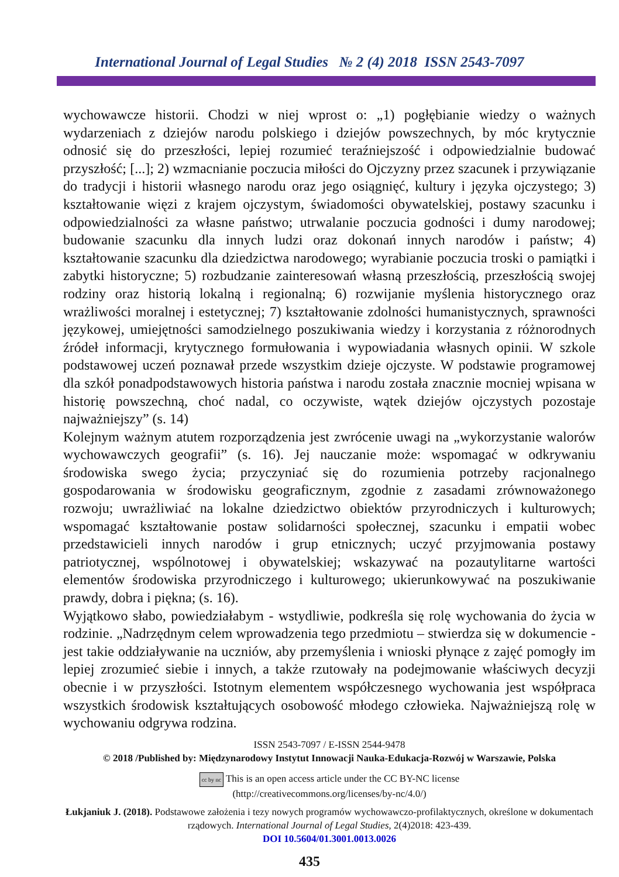International Journal of Legal Studies № 2 (4) 2018 ISSN 2543-7097
wychowawcze historii. Chodzi w niej wprost o: „1) pogłębianie wiedzy o ważnych wydarzeniach z dziejów narodu polskiego i dziejów powszechnych, by móc krytycznie odnosić się do przeszłości, lepiej rozumieć teraźniejszość i odpowiedzialnie budować przyszłość; [...]; 2) wzmacnianie poczucia miłości do Ojczyzny przez szacunek i przywiązanie do tradycji i historii własnego narodu oraz jego osiągnięć, kultury i języka ojczystego; 3) kształtowanie więzi z krajem ojczystym, świadomości obywatelskiej, postawy szacunku i odpowiedzialności za własne państwo; utrwalanie poczucia godności i dumy narodowej; budowanie szacunku dla innych ludzi oraz dokonań innych narodów i państw; 4) kształtowanie szacunku dla dziedzictwa narodowego; wyrabianie poczucia troski o pamiątki i zabytki historyczne; 5) rozbudzanie zainteresowań własną przeszłością, przeszłością swojej rodziny oraz historią lokalną i regionalną; 6) rozwijanie myślenia historycznego oraz wrażliwości moralnej i estetycznej; 7) kształtowanie zdolności humanistycznych, sprawności językowej, umiejętności samodzielnego poszukiwania wiedzy i korzystania z różnorodnych źródeł informacji, krytycznego formułowania i wypowiadania własnych opinii. W szkole podstawowej uczeń poznawał przede wszystkim dzieje ojczyste. W podstawie programowej dla szkół ponadpodstawowych historia państwa i narodu została znacznie mocniej wpisana w historię powszechną, choć nadal, co oczywiste, wątek dziejów ojczystych pozostaje najważniejszy” (s. 14)
Kolejnym ważnym atutem rozporządzenia jest zwrócenie uwagi na „wykorzystanie walorów wychowawczych geografii” (s. 16). Jej nauczanie może: wspomagać w odkrywaniu środowiska swego życia; przyczyniać się do rozumienia potrzeby racjonalnego gospodarowania w środowisku geograficznym, zgodnie z zasadami zrównoważonego rozwoju; uwrażliwiać na lokalne dziedzictwo obiektów przyrodniczych i kulturowych; wspomagać kształtowanie postaw solidarności społecznej, szacunku i empatii wobec przedstawicieli innych narodów i grup etnicznych; uczyć przyjmowania postawy patriotycznej, wspólnotowej i obywatelskiej; wskazywać na pozautylitarne wartości elementów środowiska przyrodniczego i kulturowego; ukierunkowywać na poszukiwanie prawdy, dobra i piękna; (s. 16).
Wyjątkowo słabo, powiedziałabym - wstydliwie, podkreśla się rolę wychowania do życia w rodzinie. „Nadrzędnym celem wprowadzenia tego przedmiotu – stwierdza się w dokumencie - jest takie oddziaływanie na uczniów, aby przemyślenia i wnioski płynące z zajęć pomogły im lepiej zrozumieć siebie i innych, a także rzutowały na podejmowanie właściwych decyzji obecnie i w przyszłości. Istotnym elementem współczesnego wychowania jest współpraca wszystkich środowisk kształtujących osobowość młodego człowieka. Najważniejszą rolę w wychowaniu odgrywa rodzina.
ISSN 2543-7097 / E-ISSN 2544-9478
© 2018 /Published by: Międzynarodowy Instytut Innowacji Nauka-Edukacja-Rozwój w Warszawie, Polska
cc by nc This is an open access article under the CC BY-NC license
(http://creativecommons.org/licenses/by-nc/4.0/)
Łukjaniuk J. (2018). Podstawowe założenia i tezy nowych programów wychowawczo-profilaktycznych, określone w dokumentach rządowych. International Journal of Legal Studies, 2(4)2018: 423-439.
DOI 10.5604/01.3001.0013.0026
435